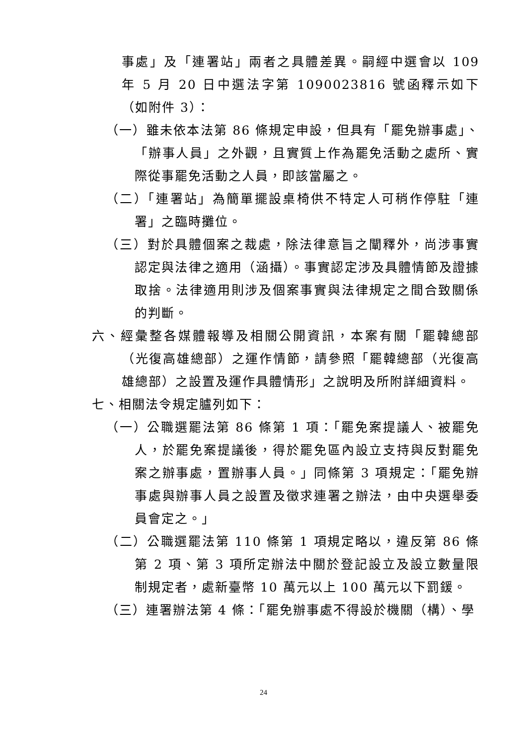事處」及「連署站」兩者之具體差異。嗣經中選會以 109 年 5 月 20 日中選法字第 1090023816 號函釋示如下（如附件 3）：
（一）雖未依本法第 86 條規定申設，但具有「罷免辦事處」、「辦事人員」之外觀，且實質上作為罷免活動之處所、實際從事罷免活動之人員，即該當屬之。
（二）「連署站」為簡單擺設桌椅供不特定人可稍作停駐「連署」之臨時攤位。
（三）對於具體個案之裁處，除法律意旨之闡釋外，尚涉事實認定與法律之適用（涵攝）。事實認定涉及具體情節及證據取捨。法律適用則涉及個案事實與法律規定之間合致關係的判斷。
六、經彙整各媒體報導及相關公開資訊，本案有關「罷韓總部（光復高雄總部）之運作情節，請參照「罷韓總部（光復高雄總部）之設置及運作具體情形」之說明及所附詳細資料。
七、相關法令規定臚列如下：
（一）公職選罷法第 86 條第 1 項：「罷免案提議人、被罷免人，於罷免案提議後，得於罷免區內設立支持與反對罷免案之辦事處，置辦事人員。」同條第 3 項規定：「罷免辦事處與辦事人員之設置及徵求連署之辦法，由中央選舉委員會定之。」
（二）公職選罷法第 110 條第 1 項規定略以，違反第 86 條第 2 項、第 3 項所定辦法中關於登記設立及設立數量限制規定者，處新臺幣 10 萬元以上 100 萬元以下罰鍰。
（三）連署辦法第 4 條：「罷免辦事處不得設於機關（構）、學
24